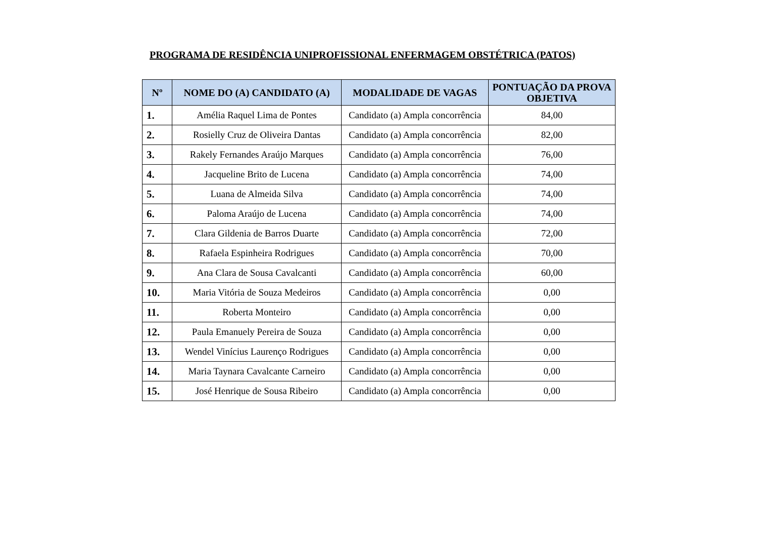PROGRAMA DE RESIDÊNCIA UNIPROFISSIONAL ENFERMAGEM OBSTÉTRICA (PATOS)
| Nº | NOME DO (A) CANDIDATO (A) | MODALIDADE DE VAGAS | PONTUAÇÃO DA PROVA OBJETIVA |
| --- | --- | --- | --- |
| 1. | Amélia Raquel Lima de Pontes | Candidato (a) Ampla concorrência | 84,00 |
| 2. | Rosielly Cruz de Oliveira Dantas | Candidato (a) Ampla concorrência | 82,00 |
| 3. | Rakely Fernandes Araújo Marques | Candidato (a) Ampla concorrência | 76,00 |
| 4. | Jacqueline Brito de Lucena | Candidato (a) Ampla concorrência | 74,00 |
| 5. | Luana de Almeida Silva | Candidato (a) Ampla concorrência | 74,00 |
| 6. | Paloma Araújo de Lucena | Candidato (a) Ampla concorrência | 74,00 |
| 7. | Clara Gildenia de Barros Duarte | Candidato (a) Ampla concorrência | 72,00 |
| 8. | Rafaela Espinheira Rodrigues | Candidato (a) Ampla concorrência | 70,00 |
| 9. | Ana Clara de Sousa Cavalcanti | Candidato (a) Ampla concorrência | 60,00 |
| 10. | Maria Vitória de Souza Medeiros | Candidato (a) Ampla concorrência | 0,00 |
| 11. | Roberta Monteiro | Candidato (a) Ampla concorrência | 0,00 |
| 12. | Paula Emanuely Pereira de Souza | Candidato (a) Ampla concorrência | 0,00 |
| 13. | Wendel Vinícius Laurenço Rodrigues | Candidato (a) Ampla concorrência | 0,00 |
| 14. | Maria Taynara Cavalcante Carneiro | Candidato (a) Ampla concorrência | 0,00 |
| 15. | José Henrique de Sousa Ribeiro | Candidato (a) Ampla concorrência | 0,00 |